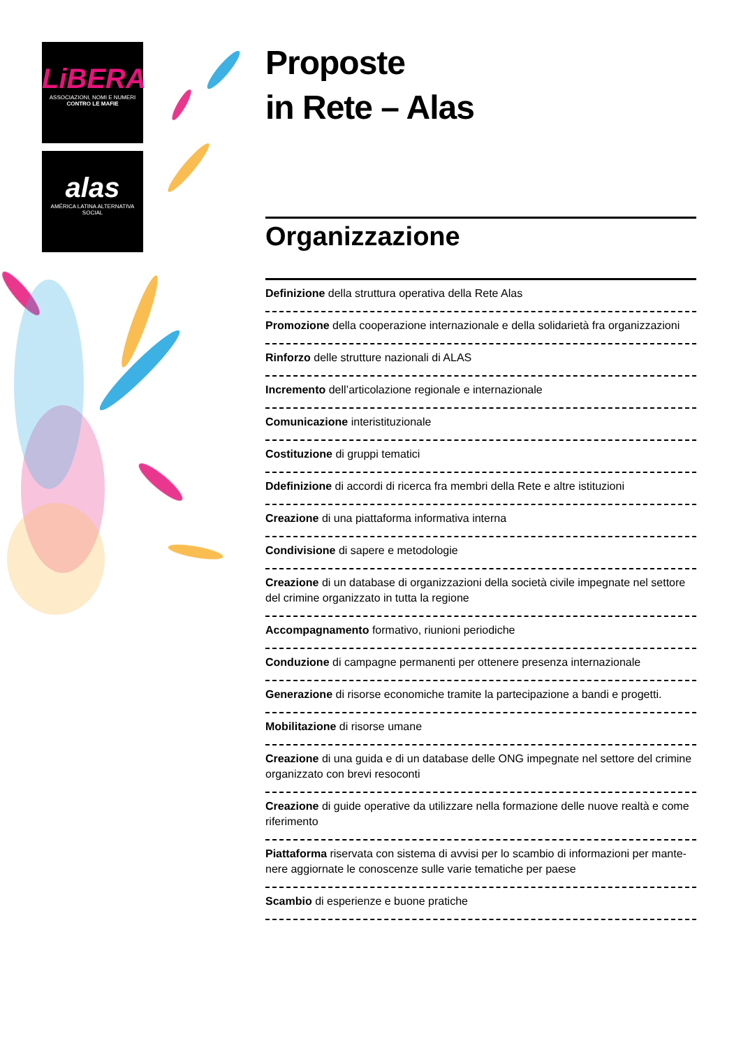LiBERA
ASSOCIAZIONI, NOMI E NUMERI
CONTRO LE MAFIE
alas
AMÉRICA LATINA ALTERNATIVA SOCIAL
Proposte
in Rete – Alas
Organizzazione
Definizione della struttura operativa della Rete Alas
Promozione della cooperazione internazionale e della solidarietà fra organizzazioni
Rinforzo delle strutture nazionali di ALAS
Incremento dell’articolazione regionale e internazionale
Comunicazione interistituzionale
Costituzione di gruppi tematici
Ddefinizione di accordi di ricerca fra membri della Rete e altre istituzioni
Creazione di una piattaforma informativa interna
Condivisione di sapere e metodologie
Creazione di un database di organizzazioni della società civile impegnate nel settore del crimine organizzato in tutta la regione
Accompagnamento formativo, riunioni periodiche
Conduzione di campagne permanenti per ottenere presenza internazionale
Generazione di risorse economiche tramite la partecipazione a bandi e progetti.
Mobilitazione di risorse umane
Creazione di una guida e di un database delle ONG impegnate nel settore del crimine organizzato con brevi resoconti
Creazione di guide operative da utilizzare nella formazione delle nuove realtà e come riferimento
Piattaforma riservata con sistema di avvisi per lo scambio di informazioni per mante-nere aggiornate le conoscenze sulle varie tematiche per paese
Scambio di esperienze e buone pratiche